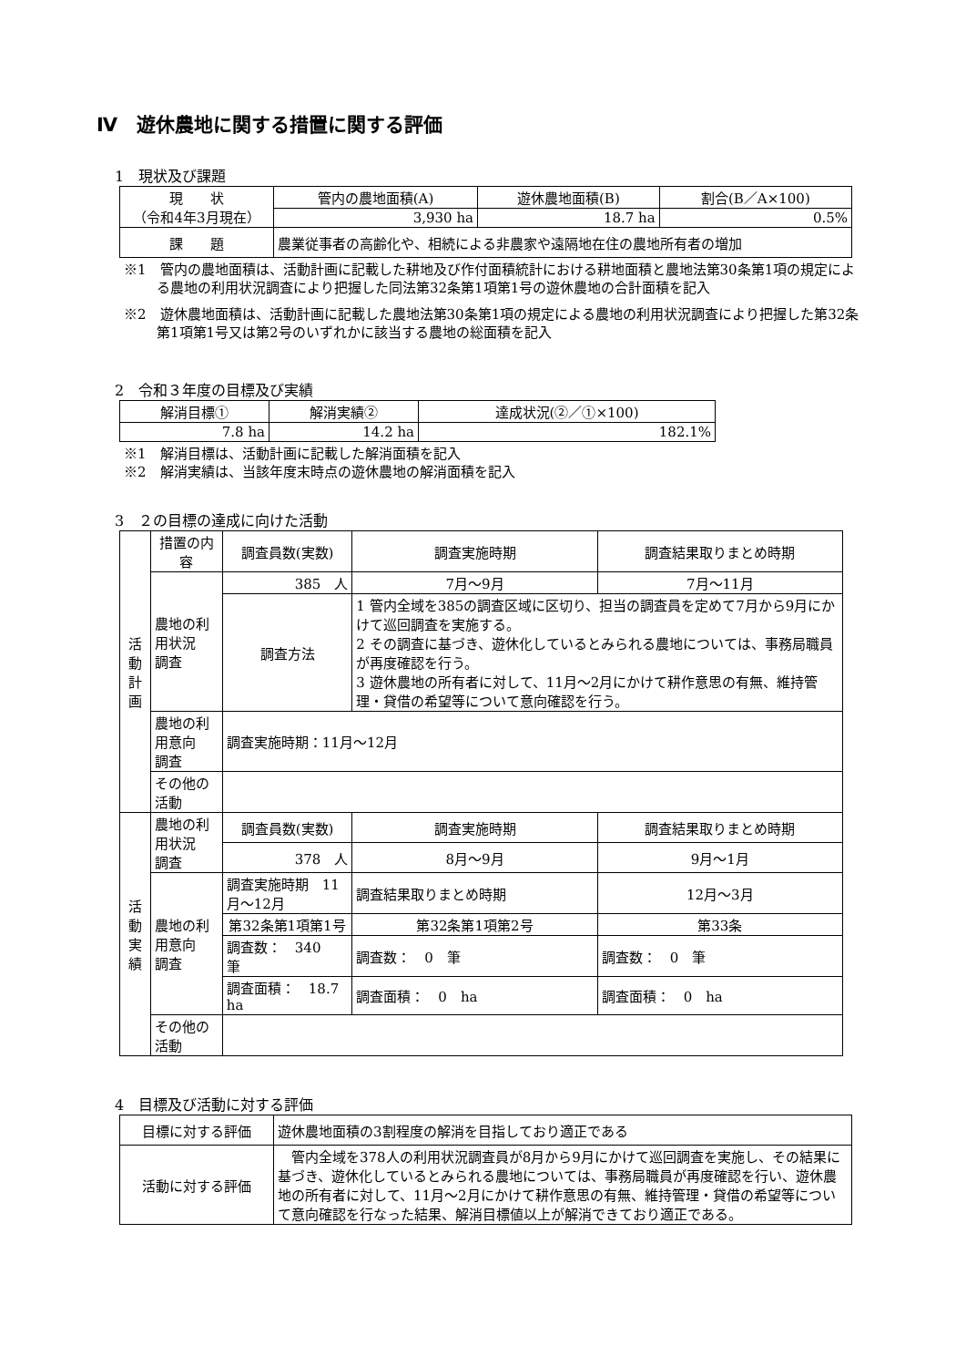Ⅳ　遊休農地に関する措置に関する評価
1　現状及び課題
| 現 状 （令和4年3月現在） | 管内の農地面積(A) | 遊休農地面積(B) | 割合(B／A×100) |
| | 3,930 ha | 18.7 ha | 0.5% |
| 課 題 | 農業従事者の高齢化や、相続による非農家や遠隔地在住の農地所有者の増加 | | |
※1　管内の農地面積は、活動計画に記載した耕地及び作付面積統計における耕地面積と農地法第30条第1項の規定による農地の利用状況調査により把握した同法第32条第1項第1号の遊休農地の合計面積を記入
※2　遊休農地面積は、活動計画に記載した農地法第30条第1項の規定による農地の利用状況調査により把握した第32条第1項第1号又は第2号のいずれかに該当する農地の総面積を記入
2　令和３年度の目標及び実績
| 解消目標① | 解消実績② | 達成状況(②／①×100) |
| --- | --- | --- |
| 7.8 ha | 14.2 ha | 182.1% |
※1　解消目標は、活動計画に記載した解消面積を記入
※2　解消実績は、当該年度末時点の遊休農地の解消面積を記入
3　２の目標の達成に向けた活動
| 活 動 計 画 | 措置の内容 | 調査員数(実数) | | 調査実施時期 | 調査結果取りまとめ時期 |
| | 農地の利用状況 調査 | 385 人 | | 7月～9月 | 7月～11月 |
| | | 調査方法 | 1 管内全域を385の調査区域に区切り、担当の調査員を定めて7月から9月にかけて巡回調査を実施する。 2 その調査に基づき、遊休化しているとみられる農地については、事務局職員が再度確認を行う。 3 遊休農地の所有者に対して、11月～2月にかけて耕作意思の有無、維持管理・貸借の希望等について意向確認を行う。 | | |
| | 農地の利用意向 調査 | 調査実施時期：11月～12月 | | | |
| | その他の活動 | | | | |
| 活 動 実 績 | 農地の利用状況 調査 | 調査員数(実数) | | 調査実施時期 | 調査結果取りまとめ時期 |
| | | 378 人 | | 8月～9月 | 9月～1月 |
| | 農地の利用意向 調査 | 調査実施時期 11月～12月 | | 調査結果取りまとめ時期 | 12月～3月 |
| | | 第32条第1項第1号 | | 第32条第1項第2号 | 第33条 |
| | | 調査数： 340 筆 | | 調査数： 0 筆 | 調査数： 0 筆 |
| | | 調査面積： 18.7 ha | | 調査面積： 0 ha | 調査面積： 0 ha |
| | その他の活動 | | | | |
4　目標及び活動に対する評価
| 目標に対する評価 | 遊休農地面積の3割程度の解消を目指しており適正である |
| 活動に対する評価 | 管内全域を378人の利用状況調査員が8月から9月にかけて巡回調査を実施し、その結果に基づき、遊休化しているとみられる農地については、事務局職員が再度確認を行い、遊休農地の所有者に対して、11月～2月にかけて耕作意思の有無、維持管理・貸借の希望等について意向確認を行なった結果、解消目標値以上が解消できており適正である。 |